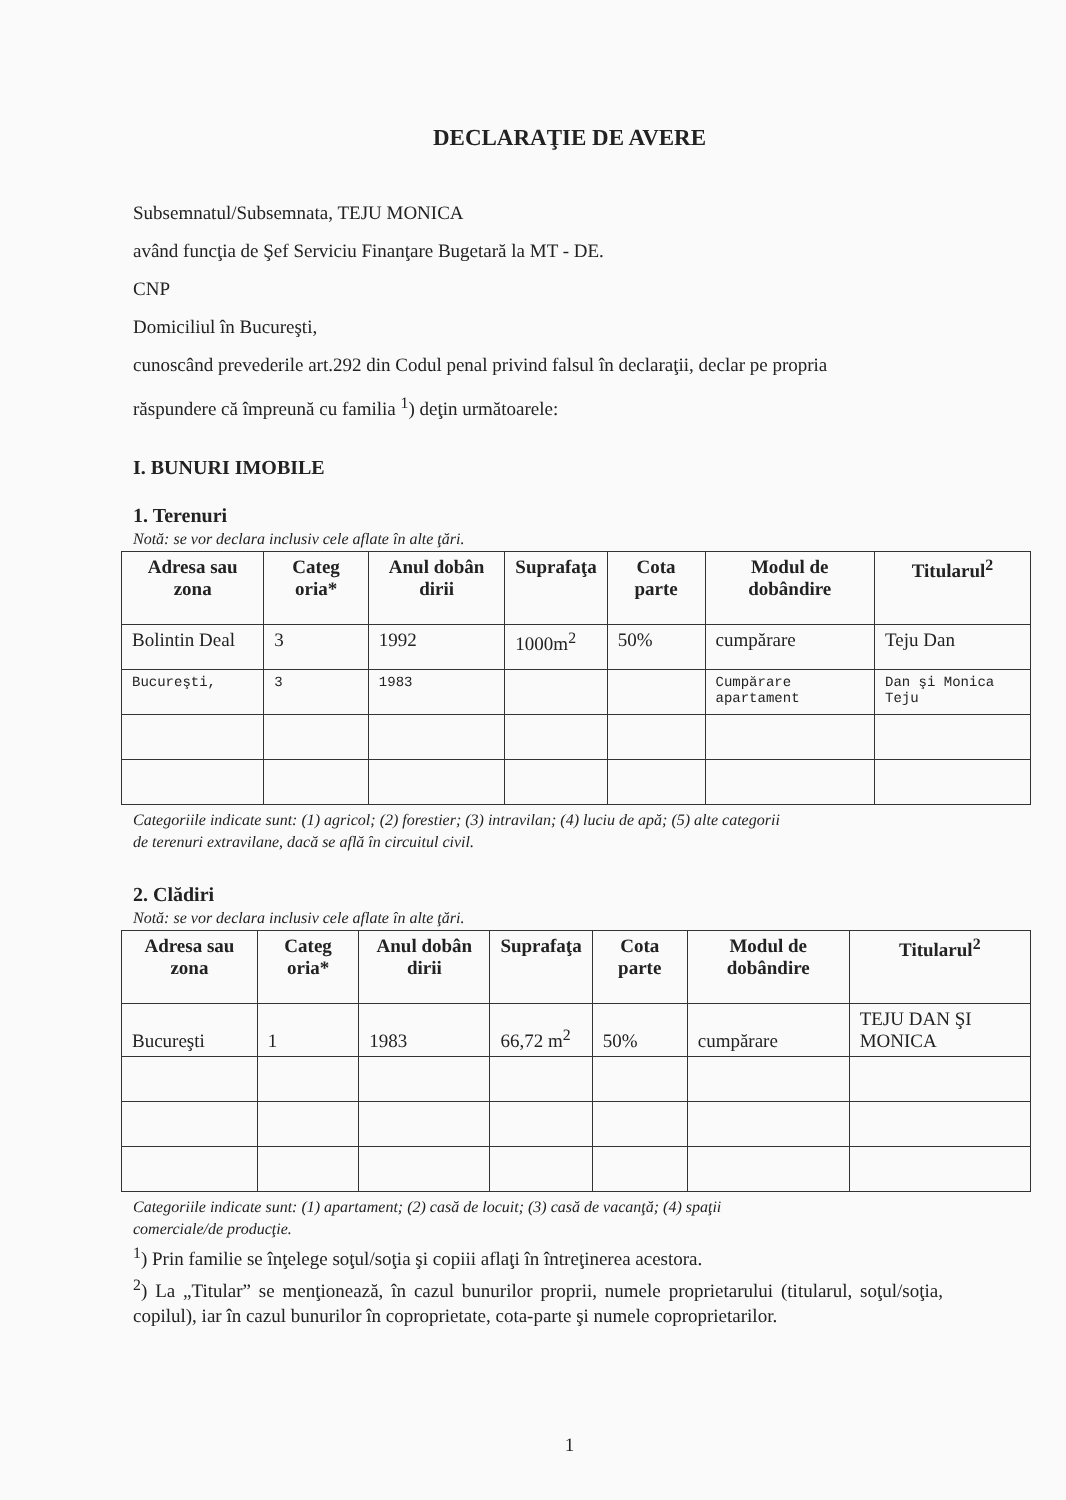DECLARAŢIE DE AVERE
Subsemnatul/Subsemnata, TEJU MONICA
având funcţia de Şef Serviciu Finanţare Bugetară la MT - DE.
CNP
Domiciliul în Bucureşti,
cunoscând prevederile art.292 din Codul penal privind falsul în declaraţii, declar pe propria
răspundere că împreună cu familia <sup>1</sup>) deţin următoarele:
I. BUNURI IMOBILE
1. Terenuri
Notă: se vor declara inclusiv cele aflate în alte ţări.
| Adresa sau zona | Categ oria* | Anul dobân dirii | Suprafaţa | Cota parte | Modul de dobândire | Titularul<sup>2</sup> |
| --- | --- | --- | --- | --- | --- | --- |
| Bolintin Deal | 3 | 1992 | 1000m<sup>2</sup> | 50% | cumpărare | Teju Dan |
| Bucureşti, | 3 | 1983 | | | Cumpărare apartament | Dan şi Monica Teju |
Categoriile indicate sunt: (1) agricol; (2) forestier; (3) intravilan; (4) luciu de apă; (5) alte categorii
de terenuri extravilane, dacă se află în circuitul civil.
2. Clădiri
Notă: se vor declara inclusiv cele aflate în alte ţări.
| Adresa sau zona | Categ oria* | Anul dobân dirii | Suprafaţa | Cota parte | Modul de dobândire | Titularul<sup>2</sup> |
| --- | --- | --- | --- | --- | --- | --- |
| Bucureşti | 1 | 1983 | 66,72 m<sup>2</sup> | 50% | cumpărare | TEJU DAN ŞI MONICA |
Categoriile indicate sunt: (1) apartament; (2) casă de locuit; (3) casă de vacanţă; (4) spaţii
comerciale/de producţie.
<sup>1</sup>) Prin familie se înţelege soţul/soţia şi copiii aflaţi în întreţinerea acestora.
<sup>2</sup>) La „Titular” se menţionează, în cazul bunurilor proprii, numele proprietarului (titularul, soţul/soţia, copilul), iar în cazul bunurilor în coproprietate, cota-parte şi numele coproprietarilor.
1